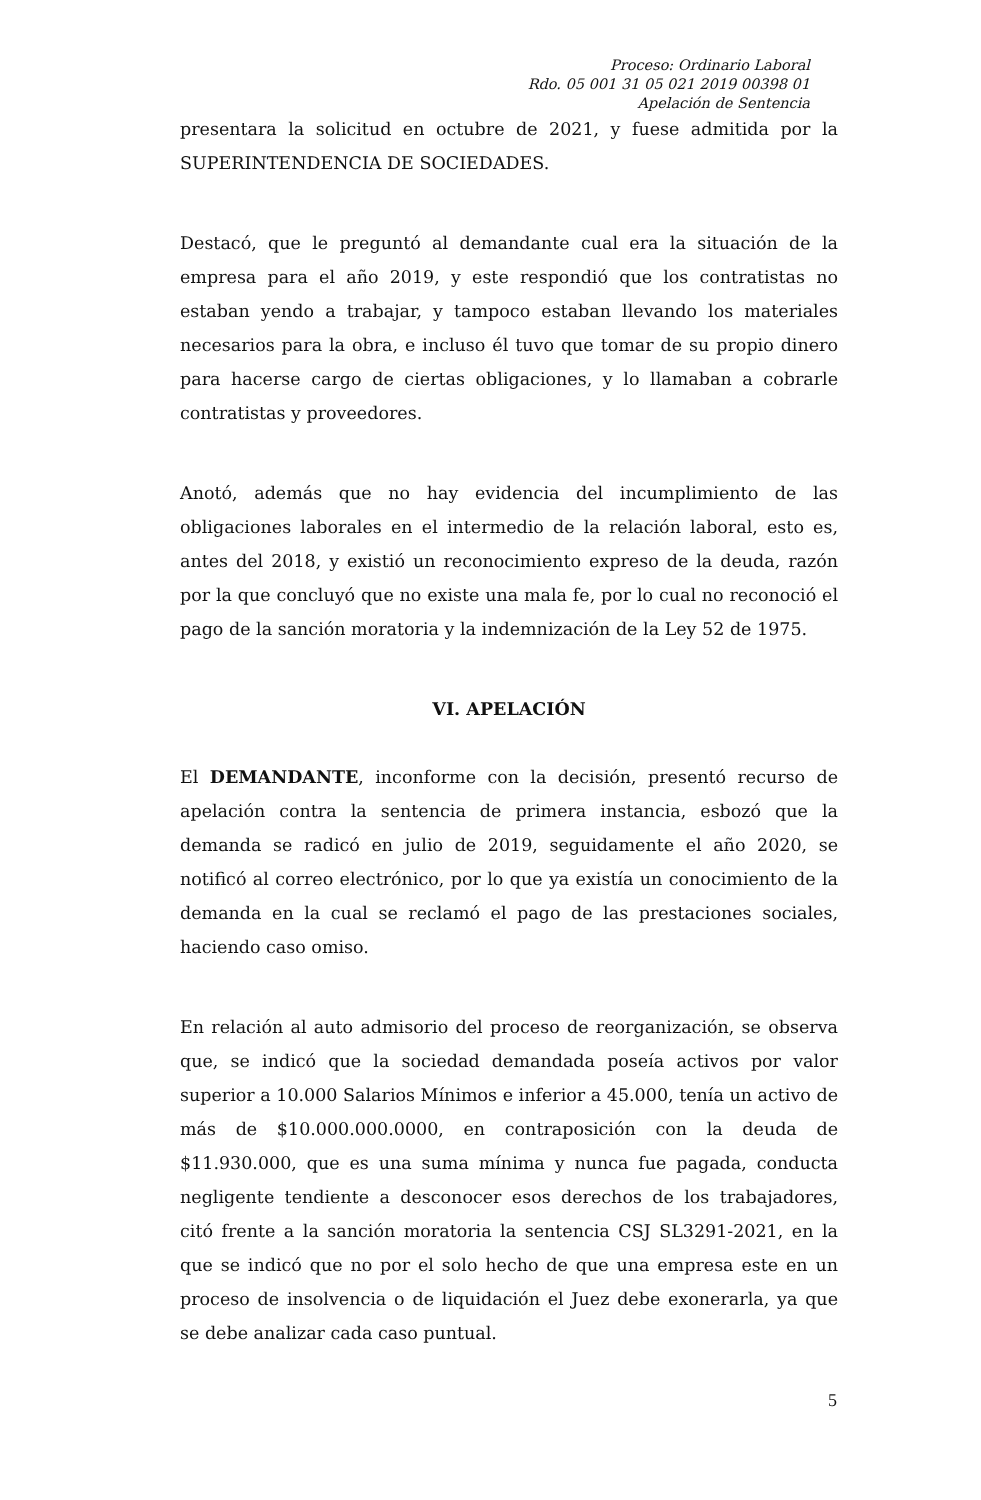Proceso: Ordinario Laboral
Rdo. 05 001 31 05 021 2019 00398 01
Apelación de Sentencia
presentara la solicitud en octubre de 2021, y fuese admitida por la SUPERINTENDENCIA DE SOCIEDADES.
Destacó, que le preguntó al demandante cual era la situación de la empresa para el año 2019, y este respondió que los contratistas no estaban yendo a trabajar, y tampoco estaban llevando los materiales necesarios para la obra, e incluso él tuvo que tomar de su propio dinero para hacerse cargo de ciertas obligaciones, y lo llamaban a cobrarle contratistas y proveedores.
Anotó, además que no hay evidencia del incumplimiento de las obligaciones laborales en el intermedio de la relación laboral, esto es, antes del 2018, y existió un reconocimiento expreso de la deuda, razón por la que concluyó que no existe una mala fe, por lo cual no reconoció el pago de la sanción moratoria y la indemnización de la Ley 52 de 1975.
VI. APELACIÓN
El DEMANDANTE, inconforme con la decisión, presentó recurso de apelación contra la sentencia de primera instancia, esbozó que la demanda se radicó en julio de 2019, seguidamente el año 2020, se notificó al correo electrónico, por lo que ya existía un conocimiento de la demanda en la cual se reclamó el pago de las prestaciones sociales, haciendo caso omiso.
En relación al auto admisorio del proceso de reorganización, se observa que, se indicó que la sociedad demandada poseía activos por valor superior a 10.000 Salarios Mínimos e inferior a 45.000, tenía un activo de más de $10.000.000.0000, en contraposición con la deuda de $11.930.000, que es una suma mínima y nunca fue pagada, conducta negligente tendiente a desconocer esos derechos de los trabajadores, citó frente a la sanción moratoria la sentencia CSJ SL3291-2021, en la que se indicó que no por el solo hecho de que una empresa este en un proceso de insolvencia o de liquidación el Juez debe exonerarla, ya que se debe analizar cada caso puntual.
5